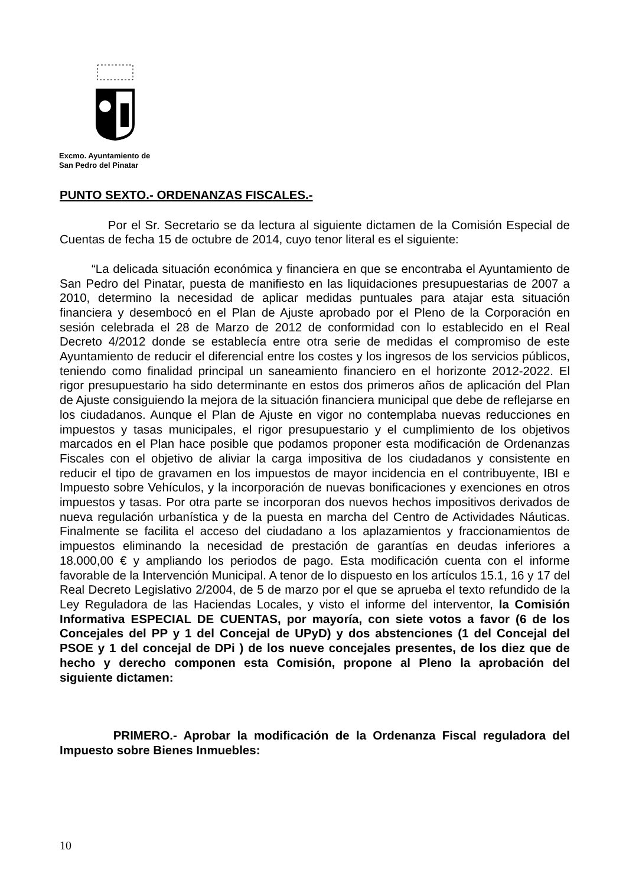Excmo. Ayuntamiento de
San Pedro del Pinatar
PUNTO SEXTO.- ORDENANZAS FISCALES.-
Por el Sr. Secretario se da lectura al siguiente dictamen de la Comisión Especial de Cuentas de fecha 15 de octubre de 2014, cuyo tenor literal es el siguiente:
“La delicada situación económica y financiera en que se encontraba el Ayuntamiento de San Pedro del Pinatar, puesta de manifiesto en las liquidaciones presupuestarias de 2007 a 2010, determino la necesidad de aplicar medidas puntuales para atajar esta situación financiera y desembocó en el Plan de Ajuste aprobado por el Pleno de la Corporación en sesión celebrada el 28 de Marzo de 2012 de conformidad con lo establecido en el Real Decreto 4/2012 donde se establecía entre otra serie de medidas el compromiso de este Ayuntamiento de reducir el diferencial entre los costes y los ingresos de los servicios públicos, teniendo como finalidad principal un saneamiento financiero en el horizonte 2012-2022. El rigor presupuestario ha sido determinante en estos dos primeros años de aplicación del Plan de Ajuste consiguiendo la mejora de la situación financiera municipal que debe de reflejarse en los ciudadanos. Aunque el Plan de Ajuste en vigor no contemplaba nuevas reducciones en impuestos y tasas municipales, el rigor presupuestario y el cumplimiento de los objetivos marcados en el Plan hace posible que podamos proponer esta modificación de Ordenanzas Fiscales con el objetivo de aliviar la carga impositiva de los ciudadanos y consistente en reducir el tipo de gravamen en los impuestos de mayor incidencia en el contribuyente, IBI e Impuesto sobre Vehículos, y la incorporación de nuevas bonificaciones y exenciones en otros impuestos y tasas. Por otra parte se incorporan dos nuevos hechos impositivos derivados de nueva regulación urbanística y de la puesta en marcha del Centro de Actividades Náuticas. Finalmente se facilita el acceso del ciudadano a los aplazamientos y fraccionamientos de impuestos eliminando la necesidad de prestación de garantías en deudas inferiores a 18.000,00 € y ampliando los periodos de pago. Esta modificación cuenta con el informe favorable de la Intervención Municipal. A tenor de lo dispuesto en los artículos 15.1, 16 y 17 del Real Decreto Legislativo 2/2004, de 5 de marzo por el que se aprueba el texto refundido de la Ley Reguladora de las Haciendas Locales, y visto el informe del interventor, la Comisión Informativa ESPECIAL DE CUENTAS, por mayoría, con siete votos a favor (6 de los Concejales del PP y 1 del Concejal de UPyD) y dos abstenciones (1 del Concejal del PSOE y 1 del concejal de DPi ) de los nueve concejales presentes, de los diez que de hecho y derecho componen esta Comisión, propone al Pleno la aprobación del siguiente dictamen:
PRIMERO.- Aprobar la modificación de la Ordenanza Fiscal reguladora del Impuesto sobre Bienes Inmuebles:
10